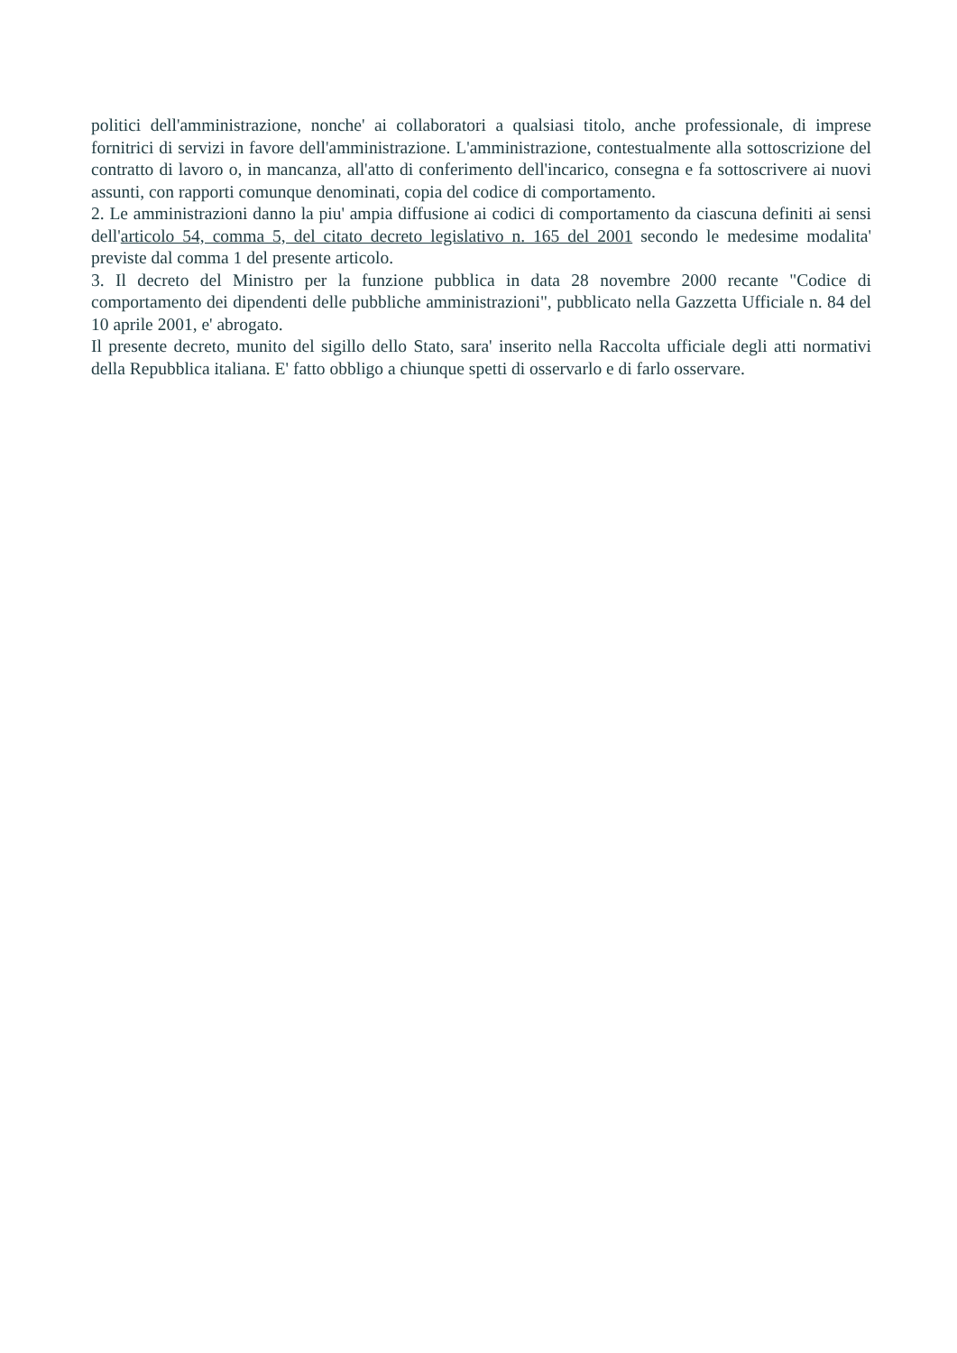politici dell'amministrazione, nonche' ai collaboratori a qualsiasi titolo, anche professionale, di imprese fornitrici di servizi in favore dell'amministrazione. L'amministrazione, contestualmente alla sottoscrizione del contratto di lavoro o, in mancanza, all'atto di conferimento dell'incarico, consegna e fa sottoscrivere ai nuovi assunti, con rapporti comunque denominati, copia del codice di comportamento.
2. Le amministrazioni danno la piu' ampia diffusione ai codici di comportamento da ciascuna definiti ai sensi dell'articolo 54, comma 5, del citato decreto legislativo n. 165 del 2001 secondo le medesime modalita' previste dal comma 1 del presente articolo.
3. Il decreto del Ministro per la funzione pubblica in data 28 novembre 2000 recante "Codice di comportamento dei dipendenti delle pubbliche amministrazioni", pubblicato nella Gazzetta Ufficiale n. 84 del 10 aprile 2001, e' abrogato.
Il presente decreto, munito del sigillo dello Stato, sara' inserito nella Raccolta ufficiale degli atti normativi della Repubblica italiana. E' fatto obbligo a chiunque spetti di osservarlo e di farlo osservare.